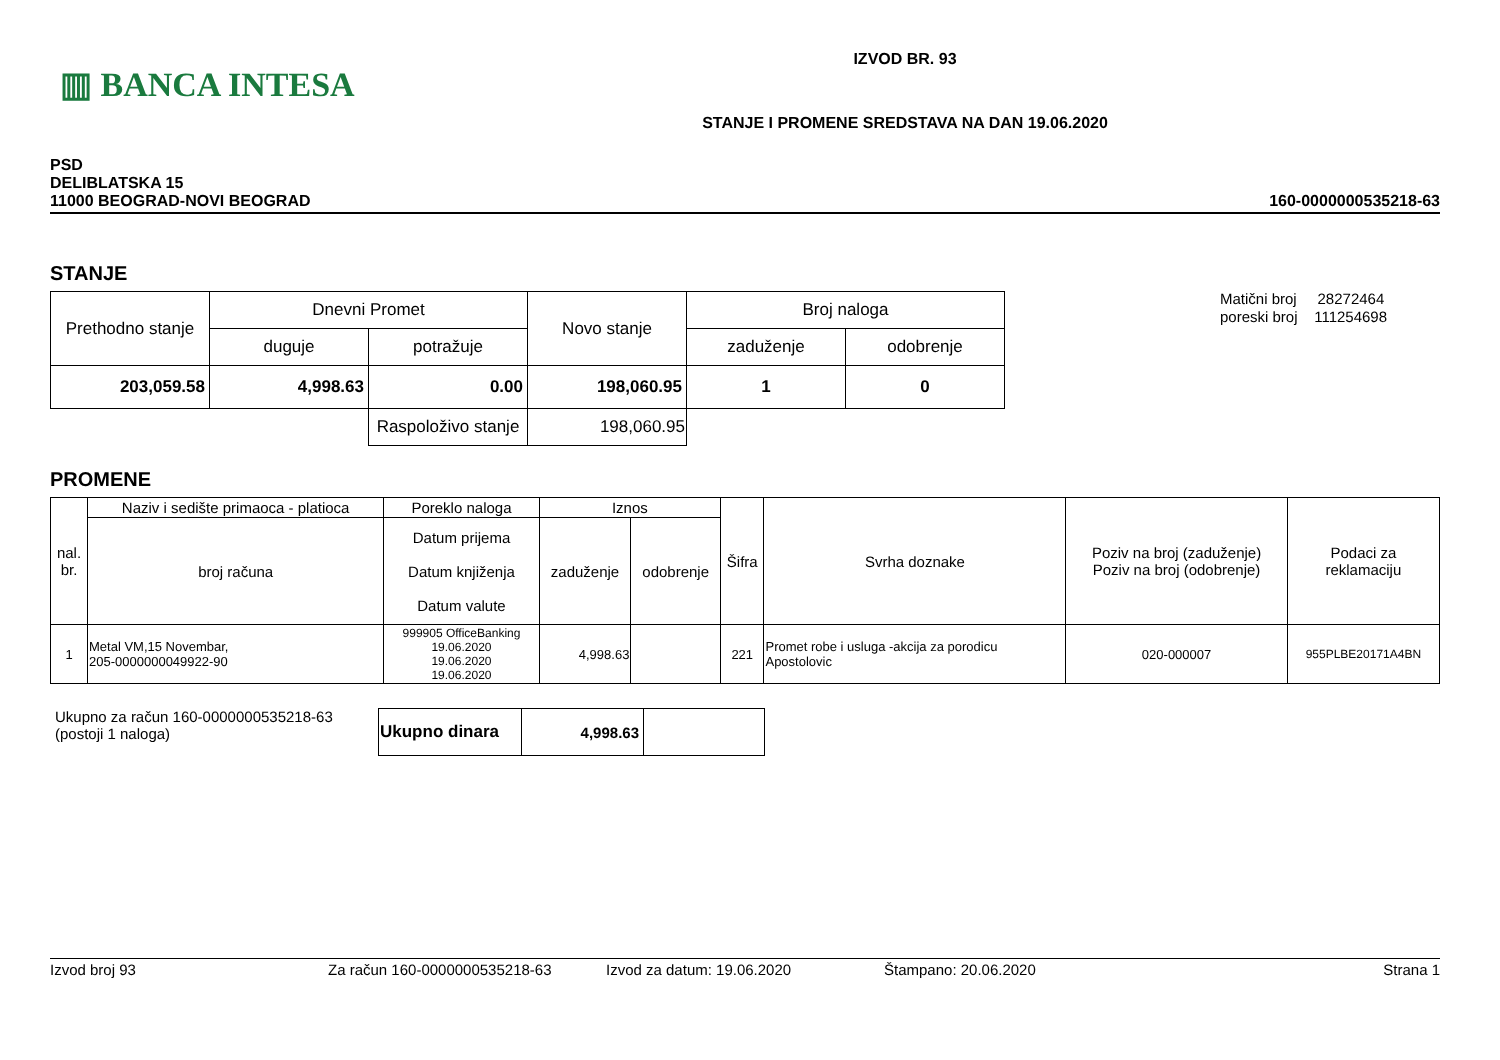▥ BANCA INTESA
IZVOD BR. 93
STANJE I PROMENE SREDSTAVA NA DAN 19.06.2020
PSD
DELIBLATSKA 15
11000 BEOGRAD-NOVI BEOGRAD
160-0000000535218-63
STANJE
| Prethodno stanje | Dnevni Promet | | Novo stanje | Broj naloga | |
| | duguje | potražuje | | zaduženje | odobrenje |
| 203,059.58 | 4,998.63 | 0.00 | 198,060.95 | 1 | 0 |
| | | Raspoloživo stanje | 198,060.95 | | |
Matični broj 28272464
poreski broj 111254698
PROMENE
| nal. br. | Naziv i sedište primaoca - platioca | Poreklo naloga | Iznos | | Šifra | Svrha doznake | Poziv na broj (zaduženje) Poziv na broj (odobrenje) | Podaci za reklamaciju |
| --- | --- | --- | --- | --- | --- | --- | --- | --- |
| | broj računa | Datum prijema Datum knjiženja Datum valute | zaduženje | odobrenje | | | | |
| 1 | Metal VM,15 Novembar, 205-0000000049922-90 | 999905 OfficeBanking 19.06.2020 19.06.2020 19.06.2020 | 4,998.63 | | 221 | Promet robe i usluga -akcija za porodicu Apostolovic | 020-000007 | 955PLBE20171A4BN |
Ukupno za račun 160-0000000535218-63
(postoji 1 naloga)
| Ukupno dinara | 4,998.63 | |
Izvod broj 93 Za račun 160-0000000535218-63 Izvod za datum: 19.06.2020 Štampano: 20.06.2020 Strana 1